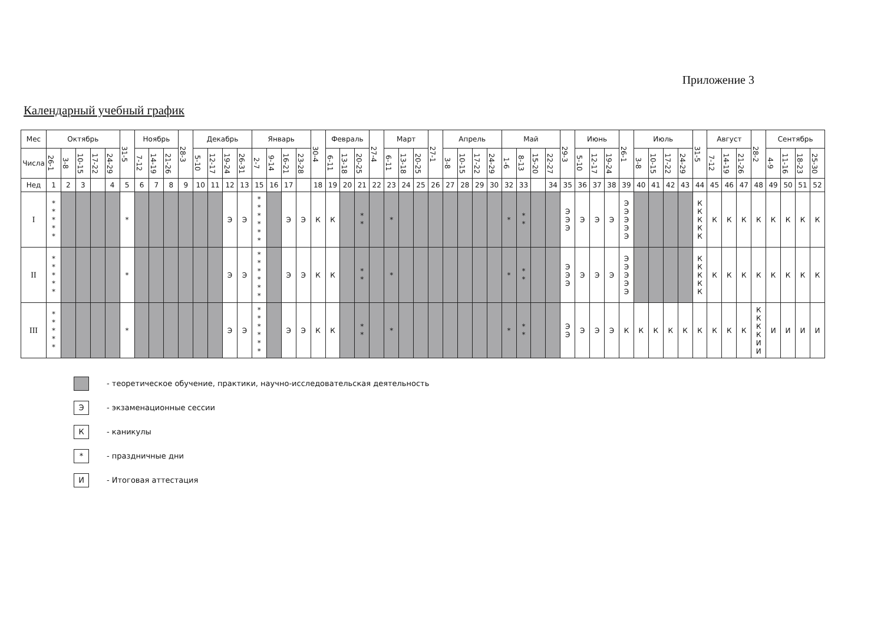Приложение 3
Календарный учебный график
| Мес | Октябрь | | | | | 31-5 | Ноябрь | | | 28-3 | Декабрь | | | | Январь | | | | 30-4 | Февраль | | | 27-4 | Март | | | 27-1 | Апрель | | | | Май | | | | 29-3 | Июнь | | | 26-1 | Июль | | | | 31-5 | Август | | | 28-2 | Сентябрь | | | |
| --- | --- | --- | --- | --- | --- | --- | --- | --- | --- | --- | --- | --- | --- | --- | --- | --- | --- | --- | --- | --- | --- | --- | --- | --- | --- | --- | --- | --- | --- | --- | --- | --- | --- | --- | --- | --- | --- | --- | --- | --- | --- | --- | --- | --- | --- | --- | --- | --- | --- | --- | --- | --- | --- |
| Числа | 26-1 | 3-8 | 10-15 | 17-22 | 24-29 | | 7-12 | 14-19 | 21-26 | | 5-10 | 12-17 | 19-24 | 26-31 | 2-7 | 9-14 | 16-21 | 23-28 | | 6-11 | 13-18 | 20-25 | | 6-11 | 13-18 | 20-25 | | 3-8 | 10-15 | 17-22 | 24-29 | 1-6 | 8-13 | 15-20 | 22-27 | | 5-10 | 12-17 | 19-24 | | 3-8 | 10-15 | 17-22 | 24-29 | | 7-12 | 14-19 | 21-26 | | 4-9 | 11-16 | 18-23 | 25-30 |
| Нед | 1 | 2 | 3 | | 4 | 5 | 6 | 7 | 8 | 9 | 10 | 11 | 12 | 13 | 15 | 16 | 17 | | 18 | 19 | 20 | 21 | 22 | 23 | 24 | 25 | 26 | 27 | 28 | 29 | 30 | 32 | 33 | | 34 | 35 | 36 | 37 | 38 | 39 | 40 | 41 | 42 | 43 | 44 | 45 | 46 | 47 | 48 | 49 | 50 | 51 | 52 |
| I | * * * * * | | | | | * | | | | | | | Э | Э | * * * * * * | | Э | Э | К | К | | * * | | * | | | | | | | | * | * * | | | Э Э Э | Э | Э | Э | Э Э Э Э Э | | | | | К К К К К | К | К | К | К | К | К | К | К |
| II | * * * * * | | | | | * | | | | | | | Э | Э | * * * * * * | | Э | Э | К | К | | * * | | * | | | | | | | | * | * * | | | Э Э Э | Э | Э | Э | Э Э Э Э Э | | | | | К К К К К | К | К | К | К | К | К | К | К |
| III | * * * * * | | | | | * | | | | | | | Э | Э | * * * * * * | | Э | Э | К | К | | * * | | * | | | | | | | | * | * * | | | Э Э | Э | Э | Э | К | К | К | К | К | К | К | К | К | К К К К И И | И | И | И | И |
- теоретическое обучение, практики, научно-исследовательская деятельность
Э
- экзаменационные сессии
К
- каникулы
*
- праздничные дни
И
- Итоговая аттестация